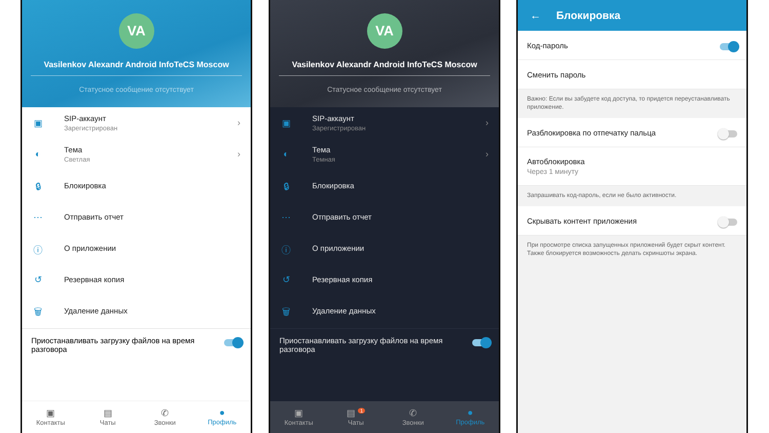VA
Vasilenkov Alexandr Android InfoTeCS Moscow
Статусное сообщение отсутствует
▣
SIP-аккаунт
Зарегистрирован
›
◐
Тема
Светлая
›
🔒︎
Блокировка
⋯
Отправить отчет
ⓘ
О приложении
↺
Резервная копия
🗑︎
Удаление данных
Приостанавливать загрузку файлов на время разговора
▣
Контакты
▤
Чаты
✆
Звонки
●
Профиль
VA
Vasilenkov Alexandr Android InfoTeCS Moscow
Статусное сообщение отсутствует
▣
SIP-аккаунт
Зарегистрирован
›
◐
Тема
Темная
›
🔒︎
Блокировка
⋯
Отправить отчет
ⓘ
О приложении
↺
Резервная копия
🗑︎
Удаление данных
Приостанавливать загрузку файлов на время разговора
▣
Контакты
▤ <sup>1</sup>
Чаты
✆
Звонки
●
Профиль
← Блокировка
Код-пароль
Сменить пароль
Важно: Если вы забудете код доступа, то придется переустанавливать приложение.
Разблокировка по отпечатку пальца
Автоблокировка
Через 1 минуту
Запрашивать код-пароль, если не было активности.
Скрывать контент приложения
При просмотре списка запущенных приложений будет скрыт контент. Также блокируется возможность делать скриншоты экрана.